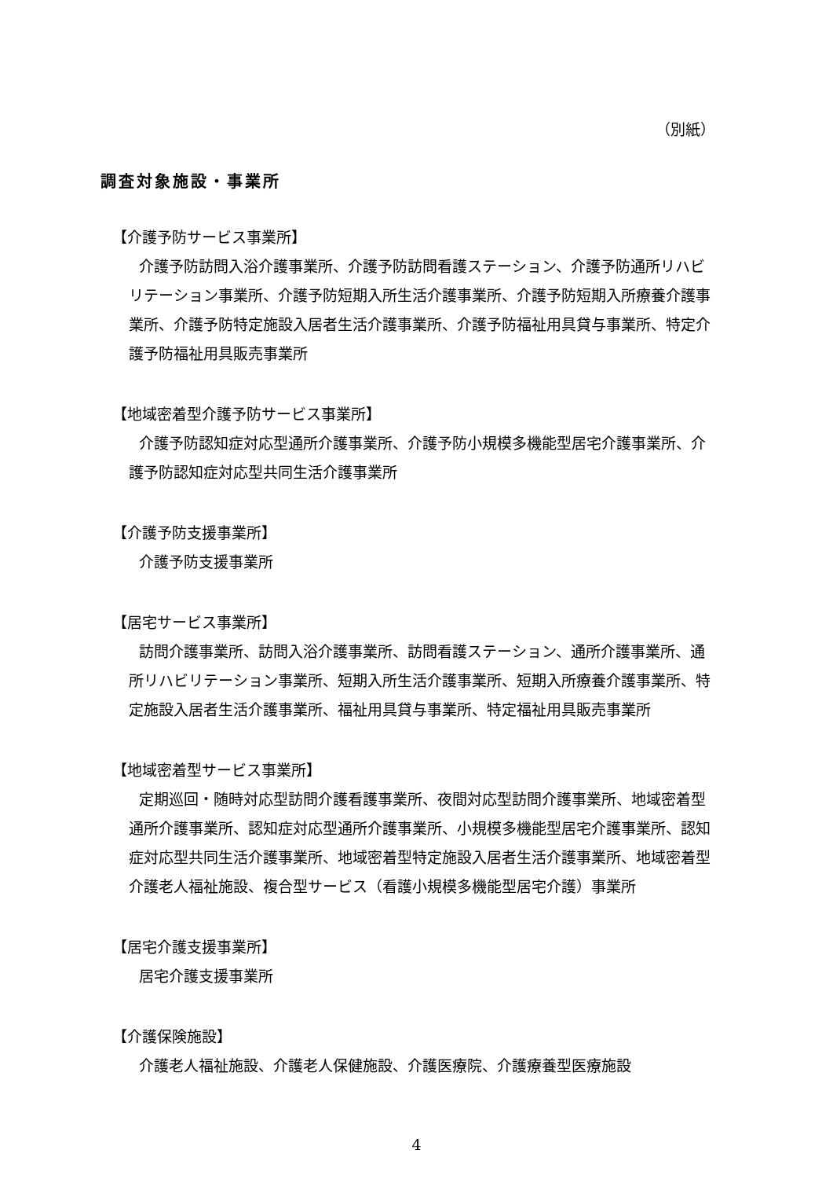（別紙）
調査対象施設・事業所
【介護予防サービス事業所】
介護予防訪問入浴介護事業所、介護予防訪問看護ステーション、介護予防通所リハビリテーション事業所、介護予防短期入所生活介護事業所、介護予防短期入所療養介護事業所、介護予防特定施設入居者生活介護事業所、介護予防福祉用具貸与事業所、特定介護予防福祉用具販売事業所
【地域密着型介護予防サービス事業所】
介護予防認知症対応型通所介護事業所、介護予防小規模多機能型居宅介護事業所、介護予防認知症対応型共同生活介護事業所
【介護予防支援事業所】
介護予防支援事業所
【居宅サービス事業所】
訪問介護事業所、訪問入浴介護事業所、訪問看護ステーション、通所介護事業所、通所リハビリテーション事業所、短期入所生活介護事業所、短期入所療養介護事業所、特定施設入居者生活介護事業所、福祉用具貸与事業所、特定福祉用具販売事業所
【地域密着型サービス事業所】
定期巡回・随時対応型訪問介護看護事業所、夜間対応型訪問介護事業所、地域密着型通所介護事業所、認知症対応型通所介護事業所、小規模多機能型居宅介護事業所、認知症対応型共同生活介護事業所、地域密着型特定施設入居者生活介護事業所、地域密着型介護老人福祉施設、複合型サービス（看護小規模多機能型居宅介護）事業所
【居宅介護支援事業所】
居宅介護支援事業所
【介護保険施設】
介護老人福祉施設、介護老人保健施設、介護医療院、介護療養型医療施設
4